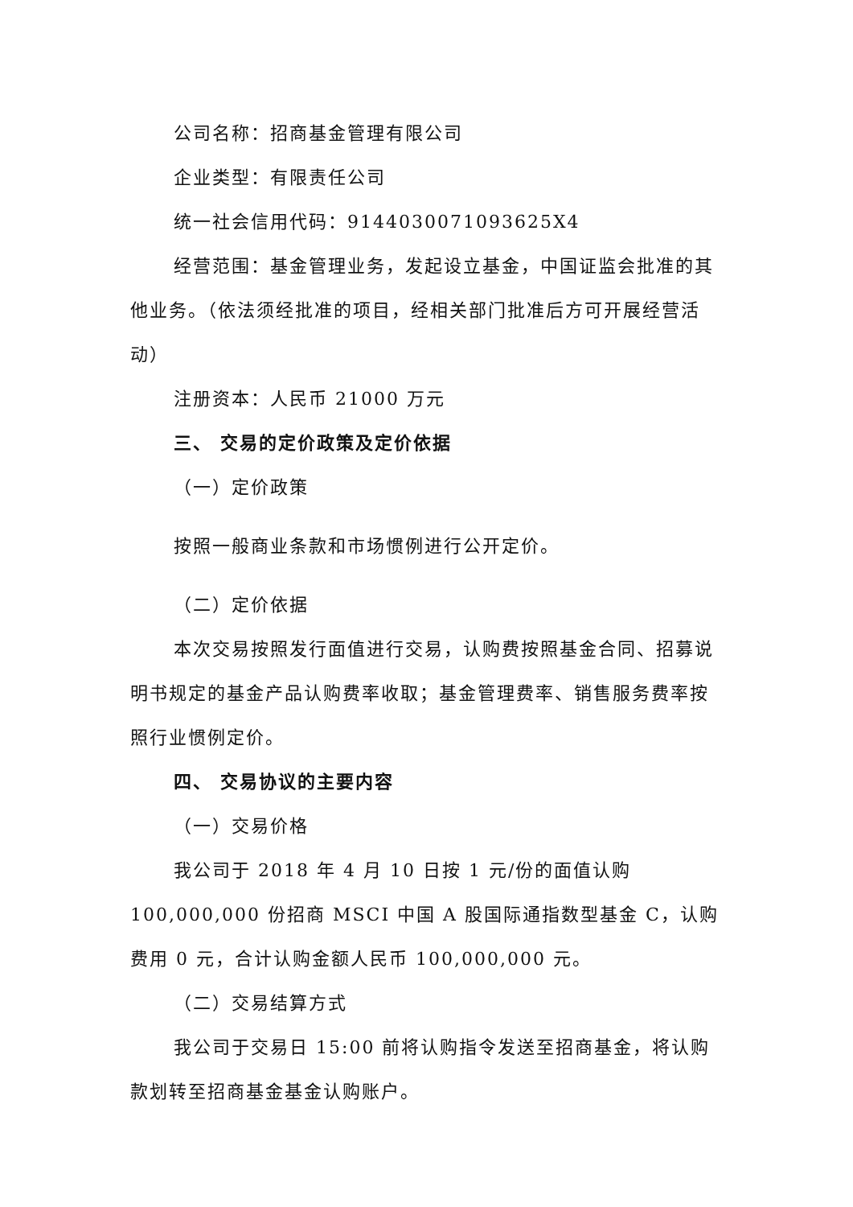公司名称：招商基金管理有限公司
企业类型：有限责任公司
统一社会信用代码：9144030071093625X4
经营范围：基金管理业务，发起设立基金，中国证监会批准的其他业务。（依法须经批准的项目，经相关部门批准后方可开展经营活动）
注册资本：人民币 21000 万元
三、 交易的定价政策及定价依据
（一）定价政策
按照一般商业条款和市场惯例进行公开定价。
（二）定价依据
本次交易按照发行面值进行交易，认购费按照基金合同、招募说明书规定的基金产品认购费率收取；基金管理费率、销售服务费率按照行业惯例定价。
四、 交易协议的主要内容
（一）交易价格
我公司于 2018 年 4 月 10 日按 1 元/份的面值认购 100,000,000 份招商 MSCI 中国 A 股国际通指数型基金 C，认购费用 0 元，合计认购金额人民币 100,000,000 元。
（二）交易结算方式
我公司于交易日 15:00 前将认购指令发送至招商基金，将认购款划转至招商基金基金认购账户。